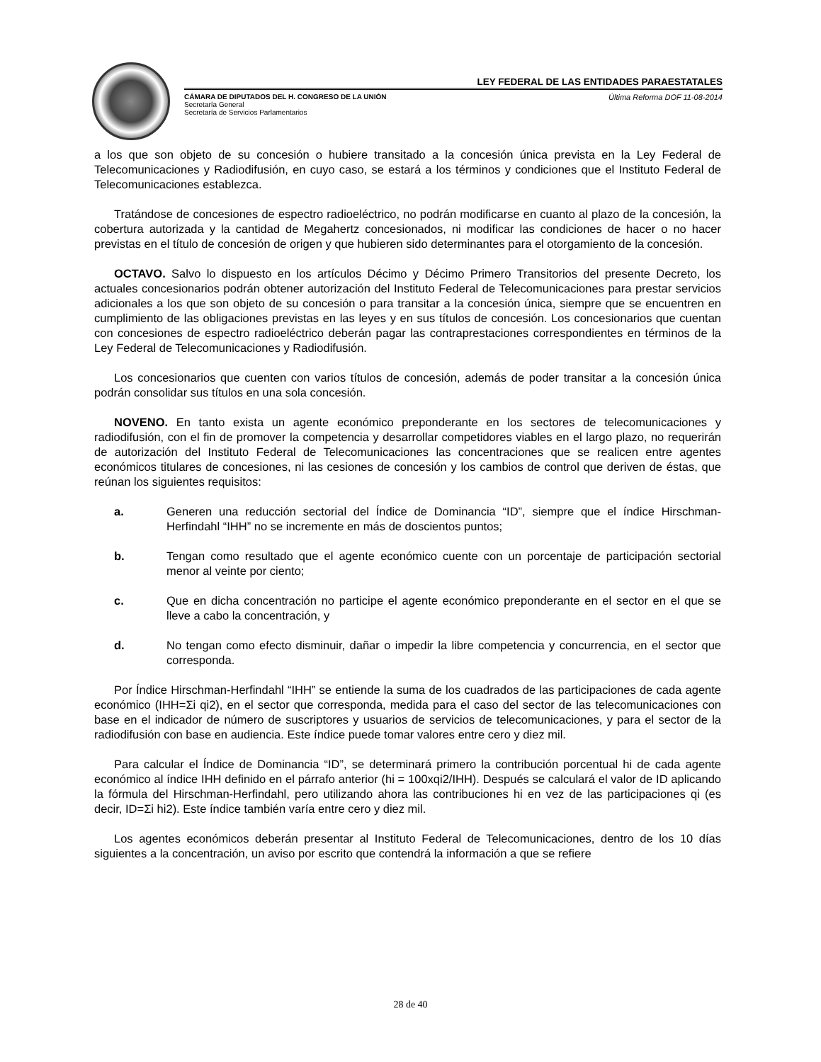LEY FEDERAL DE LAS ENTIDADES PARAESTATALES
CÁMARA DE DIPUTADOS DEL H. CONGRESO DE LA UNIÓN
Secretaría General
Secretaría de Servicios Parlamentarios
Última Reforma DOF 11-08-2014
a los que son objeto de su concesión o hubiere transitado a la concesión única prevista en la Ley Federal de Telecomunicaciones y Radiodifusión, en cuyo caso, se estará a los términos y condiciones que el Instituto Federal de Telecomunicaciones establezca.
Tratándose de concesiones de espectro radioeléctrico, no podrán modificarse en cuanto al plazo de la concesión, la cobertura autorizada y la cantidad de Megahertz concesionados, ni modificar las condiciones de hacer o no hacer previstas en el título de concesión de origen y que hubieren sido determinantes para el otorgamiento de la concesión.
OCTAVO. Salvo lo dispuesto en los artículos Décimo y Décimo Primero Transitorios del presente Decreto, los actuales concesionarios podrán obtener autorización del Instituto Federal de Telecomunicaciones para prestar servicios adicionales a los que son objeto de su concesión o para transitar a la concesión única, siempre que se encuentren en cumplimiento de las obligaciones previstas en las leyes y en sus títulos de concesión. Los concesionarios que cuentan con concesiones de espectro radioeléctrico deberán pagar las contraprestaciones correspondientes en términos de la Ley Federal de Telecomunicaciones y Radiodifusión.
Los concesionarios que cuenten con varios títulos de concesión, además de poder transitar a la concesión única podrán consolidar sus títulos en una sola concesión.
NOVENO. En tanto exista un agente económico preponderante en los sectores de telecomunicaciones y radiodifusión, con el fin de promover la competencia y desarrollar competidores viables en el largo plazo, no requerirán de autorización del Instituto Federal de Telecomunicaciones las concentraciones que se realicen entre agentes económicos titulares de concesiones, ni las cesiones de concesión y los cambios de control que deriven de éstas, que reúnan los siguientes requisitos:
a. Generen una reducción sectorial del Índice de Dominancia “ID”, siempre que el índice Hirschman-Herfindahl “IHH” no se incremente en más de doscientos puntos;
b. Tengan como resultado que el agente económico cuente con un porcentaje de participación sectorial menor al veinte por ciento;
c. Que en dicha concentración no participe el agente económico preponderante en el sector en el que se lleve a cabo la concentración, y
d. No tengan como efecto disminuir, dañar o impedir la libre competencia y concurrencia, en el sector que corresponda.
Por Índice Hirschman-Herfindahl “IHH” se entiende la suma de los cuadrados de las participaciones de cada agente económico (IHH=Σi qi2), en el sector que corresponda, medida para el caso del sector de las telecomunicaciones con base en el indicador de número de suscriptores y usuarios de servicios de telecomunicaciones, y para el sector de la radiodifusión con base en audiencia. Este índice puede tomar valores entre cero y diez mil.
Para calcular el Índice de Dominancia “ID”, se determinará primero la contribución porcentual hi de cada agente económico al índice IHH definido en el párrafo anterior (hi = 100xqi2/IHH). Después se calculará el valor de ID aplicando la fórmula del Hirschman-Herfindahl, pero utilizando ahora las contribuciones hi en vez de las participaciones qi (es decir, ID=Σi hi2). Este índice también varía entre cero y diez mil.
Los agentes económicos deberán presentar al Instituto Federal de Telecomunicaciones, dentro de los 10 días siguientes a la concentración, un aviso por escrito que contendrá la información a que se refiere
28 de 40